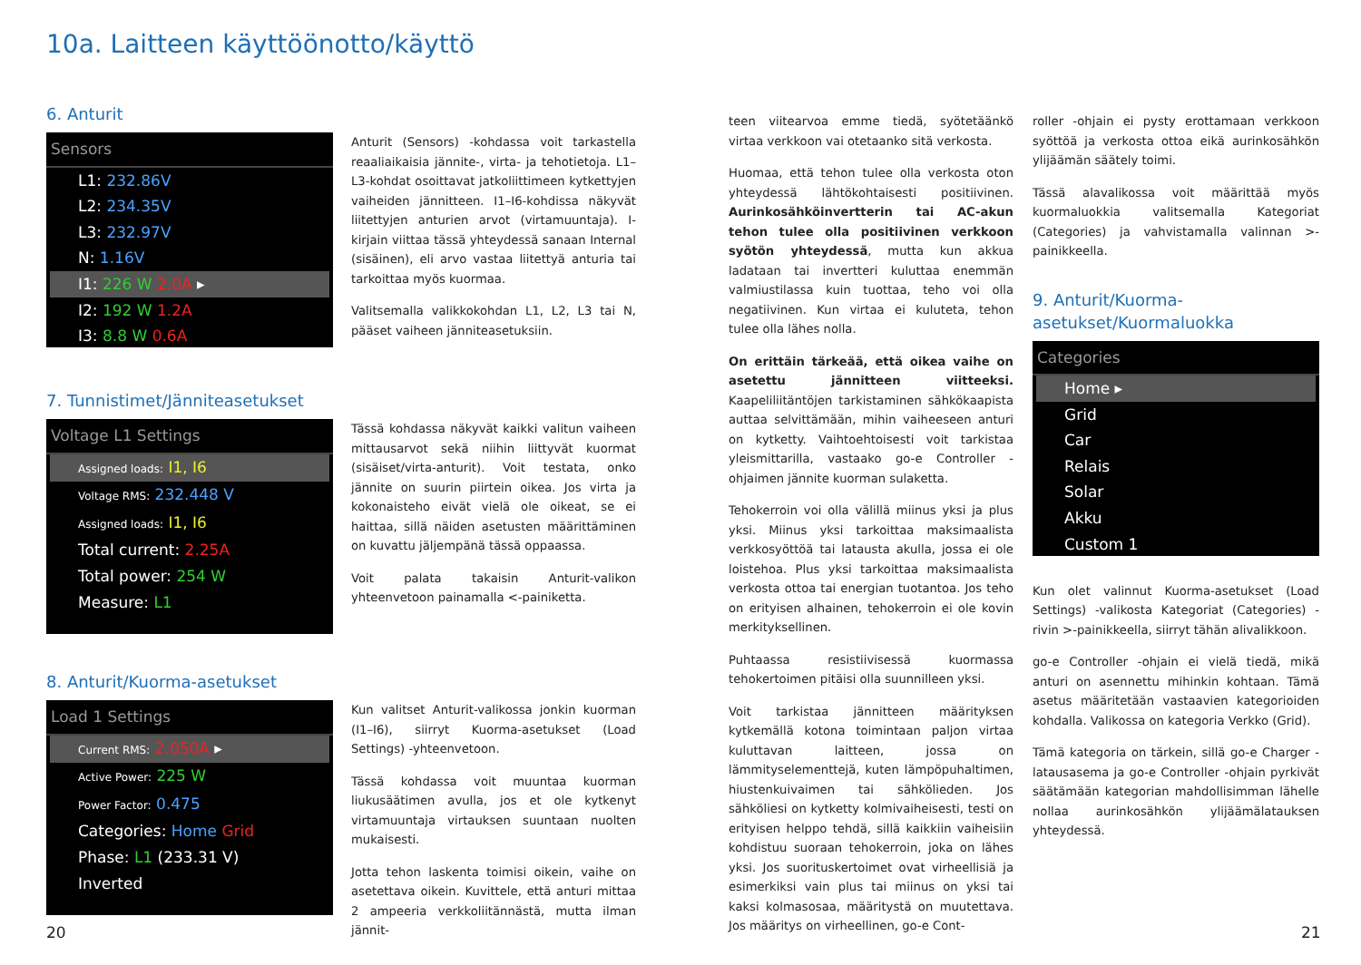10a. Laitteen käyttöönotto/käyttö
6. Anturit
Sensors
L1: 232.86V
L2: 234.35V
L3: 232.97V
N: 1.16V
I1: 226 W 2.0A ▸
I2: 192 W 1.2A
I3: 8.8 W 0.6A
Anturit (Sensors) -kohdassa voit tarkastella reaaliaikaisia jännite-, virta- ja tehotietoja. L1–L3-kohdat osoittavat jatkoliittimeen kytkettyjen vaiheiden jännitteen. I1–I6-kohdissa näkyvät liitettyjen anturien arvot (virtamuuntaja). I-kirjain viittaa tässä yhteydessä sanaan Internal (sisäinen), eli arvo vastaa liitettyä anturia tai tarkoittaa myös kuormaa.
Valitsemalla valikkokohdan L1, L2, L3 tai N, pääset vaiheen jänniteasetuksiin.
7. Tunnistimet/Jänniteasetukset
Voltage L1 Settings
Assigned loads: I1, I6
Voltage RMS: 232.448 V
Assigned loads: I1, I6
Total current: 2.25A
Total power: 254 W
Measure: L1
Tässä kohdassa näkyvät kaikki valitun vaiheen mittausarvot sekä niihin liittyvät kuormat (sisäiset/virta-anturit). Voit testata, onko jännite on suurin piirtein oikea. Jos virta ja kokonaisteho eivät vielä ole oikeat, se ei haittaa, sillä näiden asetusten määrittäminen on kuvattu jäljempänä tässä oppaassa.
Voit palata takaisin Anturit-valikon yhteenvetoon painamalla <-painiketta.
8. Anturit/Kuorma-asetukset
Load 1 Settings
Current RMS: 2.050A ▸
Active Power: 225 W
Power Factor: 0.475
Categories: Home Grid
Phase: L1 (233.31 V)
Inverted
Kun valitset Anturit-valikossa jonkin kuorman (I1–I6), siirryt Kuorma-asetukset (Load Settings) -yhteenvetoon.
Tässä kohdassa voit muuntaa kuorman liukusäätimen avulla, jos et ole kytkenyt virtamuuntaja virtauksen suuntaan nuolten mukaisesti.
Jotta tehon laskenta toimisi oikein, vaihe on asetettava oikein. Kuvittele, että anturi mittaa 2 ampeeria verkkoliitännästä, mutta ilman jännit-
teen viitearvoa emme tiedä, syötetäänkö virtaa verkkoon vai otetaanko sitä verkosta.
Huomaa, että tehon tulee olla verkosta oton yhteydessä lähtökohtaisesti positiivinen. Aurinkosähköinvertterin tai AC-akun tehon tulee olla positiivinen verkkoon syötön yhteydessä, mutta kun akkua ladataan tai invertteri kuluttaa enemmän valmiustilassa kuin tuottaa, teho voi olla negatiivinen. Kun virtaa ei kuluteta, tehon tulee olla lähes nolla.
On erittäin tärkeää, että oikea vaihe on asetettu jännitteen viitteeksi. Kaapeliliitäntöjen tarkistaminen sähkökaapista auttaa selvittämään, mihin vaiheeseen anturi on kytketty. Vaihtoehtoisesti voit tarkistaa yleismittarilla, vastaako go-e Controller -ohjaimen jännite kuorman sulaketta.
Tehokerroin voi olla välillä miinus yksi ja plus yksi. Miinus yksi tarkoittaa maksimaalista verkkosyöttöä tai latausta akulla, jossa ei ole loistehoa. Plus yksi tarkoittaa maksimaalista verkosta ottoa tai energian tuotantoa. Jos teho on erityisen alhainen, tehokerroin ei ole kovin merkityksellinen.
Puhtaassa resistiivisessä kuormassa tehokertoimen pitäisi olla suunnilleen yksi.
Voit tarkistaa jännitteen määrityksen kytkemällä kotona toimintaan paljon virtaa kuluttavan laitteen, jossa on lämmityselementtejä, kuten lämpöpuhaltimen, hiustenkuivaimen tai sähkölieden. Jos sähköliesi on kytketty kolmivaiheisesti, testi on erityisen helppo tehdä, sillä kaikkiin vaiheisiin kohdistuu suoraan tehokerroin, joka on lähes yksi. Jos suorituskertoimet ovat virheellisiä ja esimerkiksi vain plus tai miinus on yksi tai kaksi kolmasosaa, määritystä on muutettava. Jos määritys on virheellinen, go-e Cont-
roller -ohjain ei pysty erottamaan verkkoon syöttöä ja verkosta ottoa eikä aurinkosähkön ylijäämän säätely toimi.
Tässä alavalikossa voit määrittää myös kuormaluokkia valitsemalla Kategoriat (Categories) ja vahvistamalla valinnan >-painikkeella.
9. Anturit/Kuorma-asetukset/Kuormaluokka
Categories
Home ▸
Grid
Car
Relais
Solar
Akku
Custom 1
Kun olet valinnut Kuorma-asetukset (Load Settings) -valikosta Kategoriat (Categories) -rivin >-painikkeella, siirryt tähän alivalikkoon.
go-e Controller -ohjain ei vielä tiedä, mikä anturi on asennettu mihinkin kohtaan. Tämä asetus määritetään vastaavien kategorioiden kohdalla. Valikossa on kategoria Verkko (Grid).
Tämä kategoria on tärkein, sillä go-e Charger -latausasema ja go-e Controller -ohjain pyrkivät säätämään kategorian mahdollisimman lähelle nollaa aurinkosähkön ylijäämälatauksen yhteydessä.
20 21